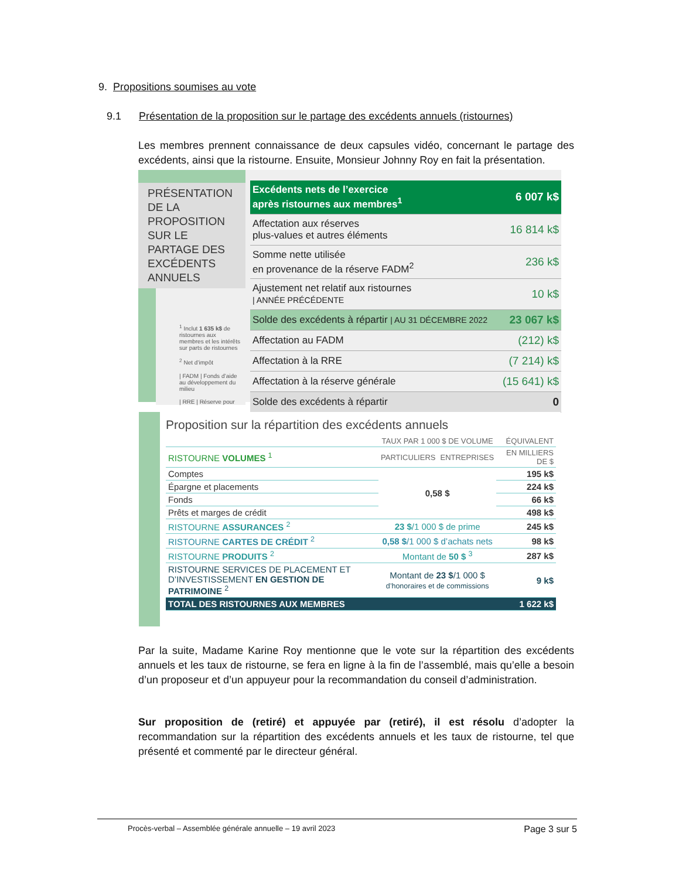9. Propositions soumises au vote
9.1 Présentation de la proposition sur le partage des excédents annuels (ristournes)
Les membres prennent connaissance de deux capsules vidéo, concernant le partage des excédents, ainsi que la ristourne. Ensuite, Monsieur Johnny Roy en fait la présentation.
PRÉSENTATION DE LA PROPOSITION SUR LE PARTAGE DES EXCÉDENTS ANNUELS
<sup>1</sup> Inclut 1 635 k$ de ristournes aux membres et les intérêts sur parts de ristournes
<sup>2</sup> Net d’impôt
| FADM | Fonds d’aide au développement du milieu
| RRE | Réserve pour
| Excédents nets de l’exercice après ristournes aux membres<sup>1</sup> | 6 007 k$ |
| Affectation aux réserves plus-values et autres éléments | 16 814 k$ |
| Somme nette utilisée en provenance de la réserve FADM<sup>2</sup> | 236 k$ |
| Ajustement net relatif aux ristournes / ANNÉE PRÉCÉDENTE | 10 k$ |
| Solde des excédents à répartir / AU 31 DÉCEMBRE 2022 | 23 067 k$ |
| Affectation au FADM | (212) k$ |
| Affectation à la RRE | (7 214) k$ |
| Affectation à la réserve générale | (15 641) k$ |
| Solde des excédents à répartir | 0 |
Proposition sur la répartition des excédents annuels
| | TAUX PAR 1 000 $ DE VOLUME | | ÉQUIVALENT |
| --- | --- | --- | --- |
| RISTOURNE VOLUMES <sup>1</sup> | PARTICULIERS | ENTREPRISES | EN MILLIERS DE $ |
| Comptes | 0,58 $ | | 195 k$ |
| Épargne et placements | | | 224 k$ |
| Fonds | | | 66 k$ |
| Prêts et marges de crédit | | | 498 k$ |
| RISTOURNE ASSURANCES <sup>2</sup> | 23 $ /1 000 $ de prime | | 245 k$ |
| RISTOURNE CARTES DE CRÉDIT <sup>2</sup> | 0,58 $ /1 000 $ d’achats nets | | 98 k$ |
| RISTOURNE PRODUITS <sup>2</sup> | Montant de 50 $ <sup>3</sup> | | 287 k$ |
| RISTOURNE SERVICES DE PLACEMENT ET D’INVESTISSEMENT EN GESTION DE PATRIMOINE <sup>2</sup> | Montant de 23 $ /1 000 $ d’honoraires et de commissions | | 9 k$ |
| TOTAL DES RISTOURNES AUX MEMBRES | | | 1 622 k$ |
Par la suite, Madame Karine Roy mentionne que le vote sur la répartition des excédents annuels et les taux de ristourne, se fera en ligne à la fin de l’assemblé, mais qu’elle a besoin d’un proposeur et d’un appuyeur pour la recommandation du conseil d’administration.
Sur proposition de (retiré) et appuyée par (retiré), il est résolu d’adopter la recommandation sur la répartition des excédents annuels et les taux de ristourne, tel que présenté et commenté par le directeur général.
Procès-verbal – Assemblée générale annuelle – 19 avril 2023 Page 3 sur 5